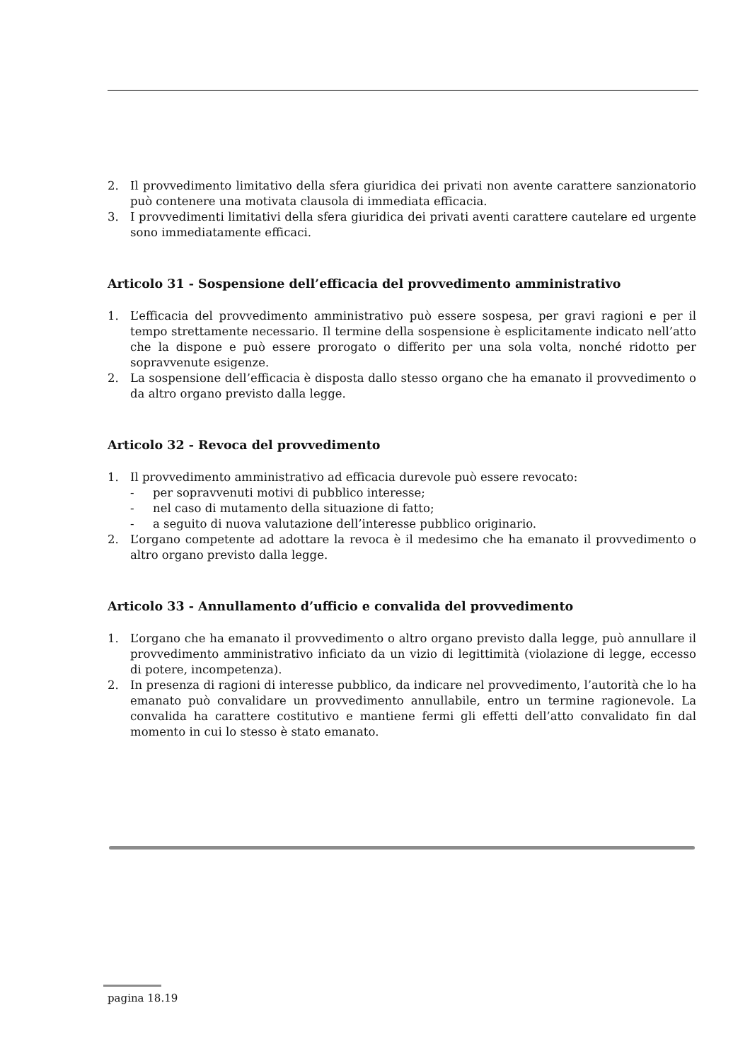2. Il provvedimento limitativo della sfera giuridica dei privati non avente carattere sanzionatorio può contenere una motivata clausola di immediata efficacia.
3. I provvedimenti limitativi della sfera giuridica dei privati aventi carattere cautelare ed urgente sono immediatamente efficaci.
Articolo 31 - Sospensione dell’efficacia del provvedimento amministrativo
1. L’efficacia del provvedimento amministrativo può essere sospesa, per gravi ragioni e per il tempo strettamente necessario. Il termine della sospensione è esplicitamente indicato nell’atto che la dispone e può essere prorogato o differito per una sola volta, nonché ridotto per sopravvenute esigenze.
2. La sospensione dell’efficacia è disposta dallo stesso organo che ha emanato il provvedimento o da altro organo previsto dalla legge.
Articolo 32 - Revoca del provvedimento
1. Il provvedimento amministrativo ad efficacia durevole può essere revocato:
- per sopravvenuti motivi di pubblico interesse;
- nel caso di mutamento della situazione di fatto;
- a seguito di nuova valutazione dell’interesse pubblico originario.
2. L’organo competente ad adottare la revoca è il medesimo che ha emanato il provvedimento o altro organo previsto dalla legge.
Articolo 33 - Annullamento d’ufficio e convalida del provvedimento
1. L’organo che ha emanato il provvedimento o altro organo previsto dalla legge, può annullare il provvedimento amministrativo inficiato da un vizio di legittimità (violazione di legge, eccesso di potere, incompetenza).
2. In presenza di ragioni di interesse pubblico, da indicare nel provvedimento, l’autorità che lo ha emanato può convalidare un provvedimento annullabile, entro un termine ragionevole. La convalida ha carattere costitutivo e mantiene fermi gli effetti dell’atto convalidato fin dal momento in cui lo stesso è stato emanato.
pagina 18.19